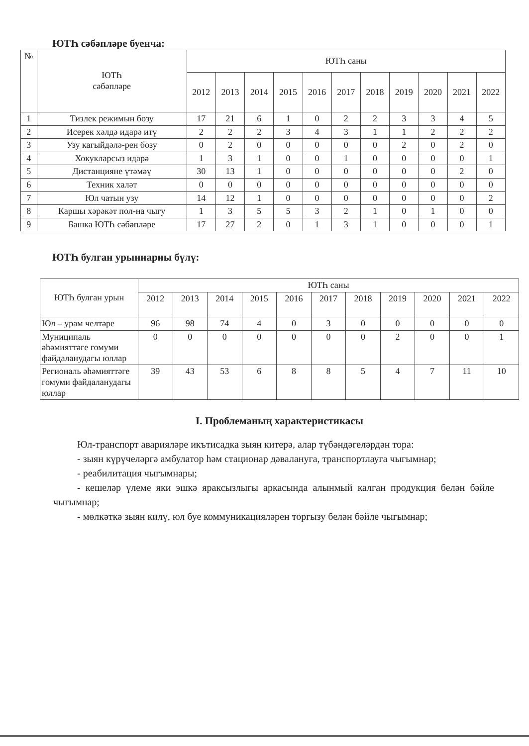ЮТҺ сәбәпләре буенча:
| № | ЮТҺ сәбәпләре | ЮТҺ саны | | | | | | | | | | |
| --- | --- | --- | --- | --- | --- | --- | --- | --- | --- | --- | --- | --- |
| | | 2012 | 2013 | 2014 | 2015 | 2016 | 2017 | 2018 | 2019 | 2020 | 2021 | 2022 |
| 1 | Тизлек режимын бозу | 17 | 21 | 6 | 1 | 0 | 2 | 2 | 3 | 3 | 4 | 5 |
| 2 | Исерек хәлдә идарә итү | 2 | 2 | 2 | 3 | 4 | 3 | 1 | 1 | 2 | 2 | 2 |
| 3 | Узу кагыйдәлә-рен бозу | 0 | 2 | 0 | 0 | 0 | 0 | 0 | 2 | 0 | 2 | 0 |
| 4 | Хокукларсыз идарә | 1 | 3 | 1 | 0 | 0 | 1 | 0 | 0 | 0 | 0 | 1 |
| 5 | Дистанцияне үтәмәү | 30 | 13 | 1 | 0 | 0 | 0 | 0 | 0 | 0 | 2 | 0 |
| 6 | Техник халәт | 0 | 0 | 0 | 0 | 0 | 0 | 0 | 0 | 0 | 0 | 0 |
| 7 | Юл чатын узу | 14 | 12 | 1 | 0 | 0 | 0 | 0 | 0 | 0 | 0 | 2 |
| 8 | Каршы хәрәкәт пол-на чыгу | 1 | 3 | 5 | 5 | 3 | 2 | 1 | 0 | 1 | 0 | 0 |
| 9 | Башка ЮТҺ сәбәпләре | 17 | 27 | 2 | 0 | 1 | 3 | 1 | 0 | 0 | 0 | 1 |
ЮТҺ булган урыннарны бүлү:
| ЮТҺ булган урын | ЮТҺ саны | | | | | | | | | | |
| --- | --- | --- | --- | --- | --- | --- | --- | --- | --- | --- | --- |
| | 2012 | 2013 | 2014 | 2015 | 2016 | 2017 | 2018 | 2019 | 2020 | 2021 | 2022 |
| Юл – урам челтәре | 96 | 98 | 74 | 4 | 0 | 3 | 0 | 0 | 0 | 0 | 0 |
| Муниципаль әһәмияттәге гомуми файдаланудагы юллар | 0 | 0 | 0 | 0 | 0 | 0 | 0 | 2 | 0 | 0 | 1 |
| Региональ әһәмияттәге гомуми файдаланудагы юллар | 39 | 43 | 53 | 6 | 8 | 8 | 5 | 4 | 7 | 11 | 10 |
I. Проблеманың характеристикасы
Юл-транспорт авариялəре икътисадка зыян китерә, алар түбәндәгеләрдән тора:
- зыян күрүчеләргә амбулатор һәм стационар дәвалануга, транспортлауга чыгымнар;
- реабилитация чыгымнары;
- кешеләр үлеме яки эшкә яраксызлыгы аркасында алынмый калган продукция белән бәйле чыгымнар;
- мөлкәткә зыян килү, юл буе коммуникацияләрен торгызу белән бәйле чыгымнар;